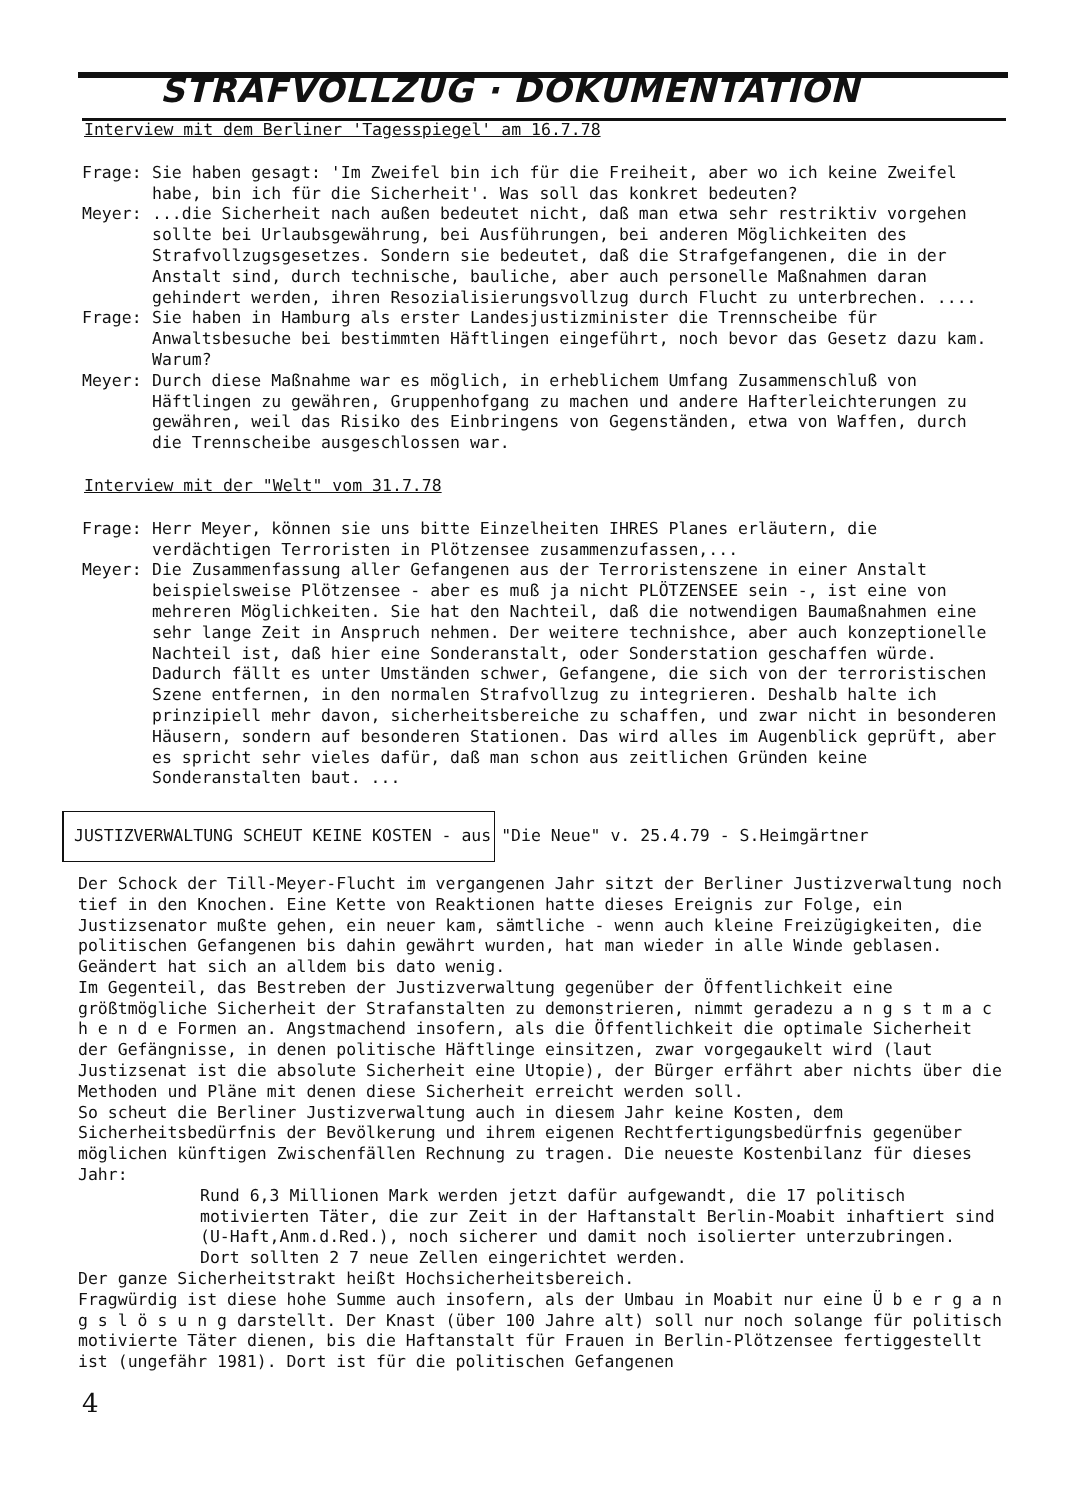STRAFVOLLZUG · DOKUMENTATION
Interview mit dem Berliner 'Tagesspiegel' am 16.7.78
Frage: Sie haben gesagt: 'Im Zweifel bin ich für die Freiheit, aber wo ich keine Zweifel habe, bin ich für die Sicherheit'. Was soll das konkret bedeuten?
Meyer: ...die Sicherheit nach außen bedeutet nicht, daß man etwa sehr restriktiv vorgehen sollte bei Urlaubsgewährung, bei Ausführungen, bei anderen Möglichkeiten des Strafvollzugsgesetzes. Sondern sie bedeutet, daß die Strafgefangenen, die in der Anstalt sind, durch technische, bauliche, aber auch personelle Maßnahmen daran gehindert werden, ihren Resozialisierungsvollzug durch Flucht zu unterbrechen. ....
Frage: Sie haben in Hamburg als erster Landesjustizminister die Trennscheibe für Anwaltsbesuche bei bestimmten Häftlingen eingeführt, noch bevor das Gesetz dazu kam. Warum?
Meyer: Durch diese Maßnahme war es möglich, in erheblichem Umfang Zusammenschluß von Häftlingen zu gewähren, Gruppenhofgang zu machen und andere Hafterleichterungen zu gewähren, weil das Risiko des Einbringens von Gegenständen, etwa von Waffen, durch die Trennscheibe ausgeschlossen war.
Interview mit der "Welt" vom 31.7.78
Frage: Herr Meyer, können sie uns bitte Einzelheiten IHRES Planes erläutern, die verdächtigen Terroristen in Plötzensee zusammenzufassen,...
Meyer: Die Zusammenfassung aller Gefangenen aus der Terroristenszene in einer Anstalt beispielsweise Plötzensee - aber es muß ja nicht PLÖTZENSEE sein -, ist eine von mehreren Möglichkeiten. Sie hat den Nachteil, daß die notwendigen Baumaßnahmen eine sehr lange Zeit in Anspruch nehmen. Der weitere technishce, aber auch konzeptionelle Nachteil ist, daß hier eine Sonderanstalt, oder Sonderstation geschaffen würde. Dadurch fällt es unter Umständen schwer, Gefangene, die sich von der terroristischen Szene entfernen, in den normalen Strafvollzug zu integrieren. Deshalb halte ich prinzipiell mehr davon, sicherheitsbereiche zu schaffen, und zwar nicht in besonderen Häusern, sondern auf besonderen Stationen. Das wird alles im Augenblick geprüft, aber es spricht sehr vieles dafür, daß man schon aus zeitlichen Gründen keine Sonderanstalten baut. ...
JUSTIZVERWALTUNG SCHEUT KEINE KOSTEN - aus "Die Neue" v. 25.4.79 - S.Heimgärtner
Der Schock der Till-Meyer-Flucht im vergangenen Jahr sitzt der Berliner Justizverwaltung noch tief in den Knochen. Eine Kette von Reaktionen hatte dieses Ereignis zur Folge, ein Justizsenator mußte gehen, ein neuer kam, sämtliche - wenn auch kleine Freizügigkeiten, die politischen Gefangenen bis dahin gewährt wurden, hat man wieder in alle Winde geblasen. Geändert hat sich an alldem bis dato wenig.
Im Gegenteil, das Bestreben der Justizverwaltung gegenüber der Öffentlichkeit eine größtmögliche Sicherheit der Strafanstalten zu demonstrieren, nimmt geradezu a n g s t m a c h e n d e Formen an. Angstmachend insofern, als die Öffentlichkeit die optimale Sicherheit der Gefängnisse, in denen politische Häftlinge einsitzen, zwar vorgegaukelt wird (laut Justizsenat ist die absolute Sicherheit eine Utopie), der Bürger erfährt aber nichts über die Methoden und Pläne mit denen diese Sicherheit erreicht werden soll.
So scheut die Berliner Justizverwaltung auch in diesem Jahr keine Kosten, dem Sicherheitsbedürfnis der Bevölkerung und ihrem eigenen Rechtfertigungsbedürfnis gegenüber möglichen künftigen Zwischenfällen Rechnung zu tragen. Die neueste Kostenbilanz für dieses Jahr:
Rund 6,3 Millionen Mark werden jetzt dafür aufgewandt, die 17 politisch motivierten Täter, die zur Zeit in der Haftanstalt Berlin-Moabit inhaftiert sind (U-Haft,Anm.d.Red.), noch sicherer und damit noch isolierter unterzubringen. Dort sollten 2 7 neue Zellen eingerichtet werden.
Der ganze Sicherheitstrakt heißt Hochsicherheitsbereich.
Fragwürdig ist diese hohe Summe auch insofern, als der Umbau in Moabit nur eine Ü b e r g a n g s l ö s u n g darstellt. Der Knast (über 100 Jahre alt) soll nur noch solange für politisch motivierte Täter dienen, bis die Haftanstalt für Frauen in Berlin-Plötzensee fertiggestellt ist (ungefähr 1981). Dort ist für die politischen Gefangenen
4